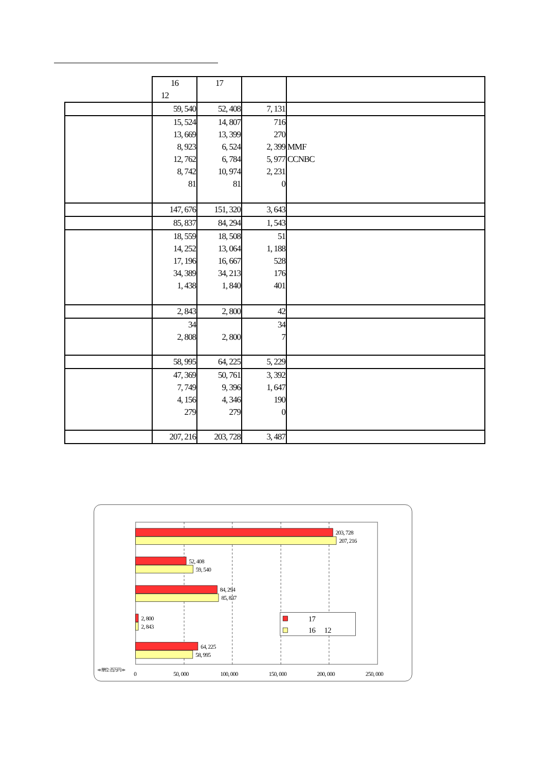| | 16 12 | 17 | | |
| | 59, 540 | 52, 408 | 7, 131 | |
| | 15, 524 13, 669 8, 923 12, 762 8, 742 81 | 14, 807 13, 399 6, 524 6, 784 10, 974 81 | 716 270 2, 399 5, 977 2, 231 0 | MMF CCNBC |
| | 147, 676 | 151, 320 | 3, 643 | |
| | 85, 837 | 84, 294 | 1, 543 | |
| | 18, 559 14, 252 17, 196 34, 389 1, 438 | 18, 508 13, 064 16, 667 34, 213 1, 840 | 51 1, 188 528 176 401 | |
| | 2, 843 | 2, 800 | 42 | |
| | 34 2, 808 | 2, 800 | 34 7 | |
| | 58, 995 | 64, 225 | 5, 229 | |
| | 47, 369 7, 749 4, 156 279 | 50, 761 9, 396 4, 346 279 | 3, 392 1, 647 190 0 | |
| | 207, 216 | 203, 728 | 3, 487 | |
203, 728
207, 216
52, 408
59, 540
84, 294
85, 837
2, 800
2, 843
64, 225
58, 995
17
16 　12
≪単位:百万円≫
0
50, 000
100, 000
150, 000
200, 000
250, 000